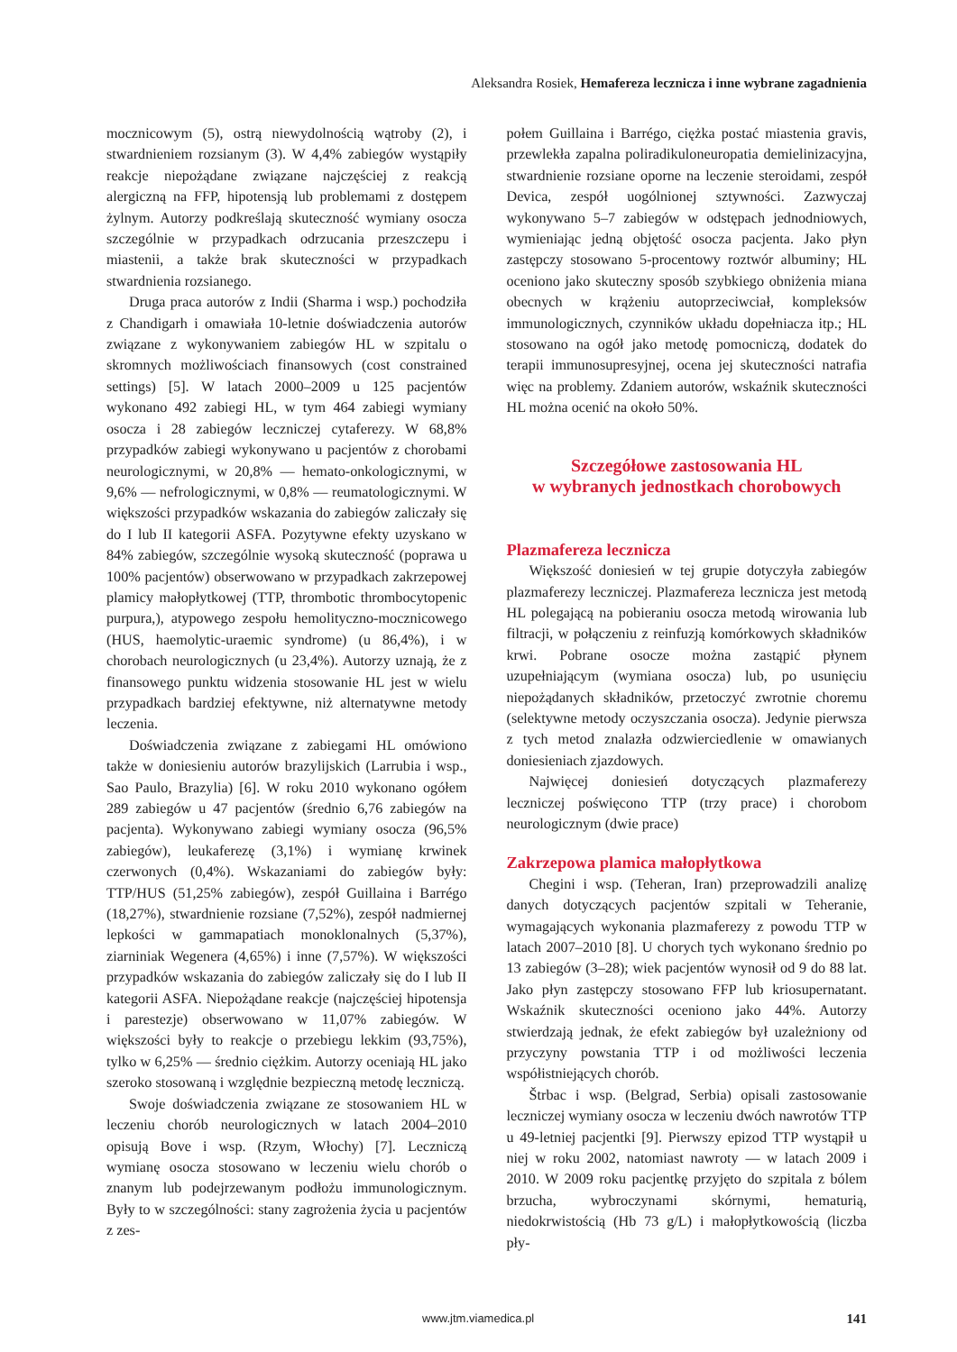Aleksandra Rosiek, Hemafereza lecznicza i inne wybrane zagadnienia
mocznicowym (5), ostrą niewydolnością wątroby (2), i stwardnieniem rozsianym (3). W 4,4% zabiegów wystąpiły reakcje niepożądane związane najczęściej z reakcją alergiczną na FFP, hipotensją lub problemami z dostępem żylnym. Autorzy podkreślają skuteczność wymiany osocza szczególnie w przypadkach odrzucania przeszczepu i miastenii, a także brak skuteczności w przypadkach stwardnienia rozsianego.
Druga praca autorów z Indii (Sharma i wsp.) pochodziła z Chandigarh i omawiała 10-letnie doświadczenia autorów związane z wykonywaniem zabiegów HL w szpitalu o skromnych możliwościach finansowych (cost constrained settings) [5]. W latach 2000–2009 u 125 pacjentów wykonano 492 zabiegi HL, w tym 464 zabiegi wymiany osocza i 28 zabiegów leczniczej cytaferezy. W 68,8% przypadków zabiegi wykonywano u pacjentów z chorobami neurologicznymi, w 20,8% — hemato-onkologicznymi, w 9,6% — nefrologicznymi, w 0,8% — reumatologicznymi. W większości przypadków wskazania do zabiegów zaliczały się do I lub II kategorii ASFA. Pozytywne efekty uzyskano w 84% zabiegów, szczególnie wysoką skuteczność (poprawa u 100% pacjentów) obserwowano w przypadkach zakrzepowej plamicy małopłytkowej (TTP, thrombotic thrombocytopenic purpura,), atypowego zespołu hemolityczno-mocznicowego (HUS, haemolytic-uraemic syndrome) (u 86,4%), i w chorobach neurologicznych (u 23,4%). Autorzy uznają, że z finansowego punktu widzenia stosowanie HL jest w wielu przypadkach bardziej efektywne, niż alternatywne metody leczenia.
Doświadczenia związane z zabiegami HL omówiono także w doniesieniu autorów brazylijskich (Larrubia i wsp., Sao Paulo, Brazylia) [6]. W roku 2010 wykonano ogółem 289 zabiegów u 47 pacjentów (średnio 6,76 zabiegów na pacjenta). Wykonywano zabiegi wymiany osocza (96,5% zabiegów), leukaferezę (3,1%) i wymianę krwinek czerwonych (0,4%). Wskazaniami do zabiegów były: TTP/HUS (51,25% zabiegów), zespół Guillaina i Barrégo (18,27%), stwardnienie rozsiane (7,52%), zespół nadmiernej lepkości w gammapatiach monoklonalnych (5,37%), ziarniniak Wegenera (4,65%) i inne (7,57%). W większości przypadków wskazania do zabiegów zaliczały się do I lub II kategorii ASFA. Niepożądane reakcje (najczęściej hipotensja i parestezje) obserwowano w 11,07% zabiegów. W większości były to reakcje o przebiegu lekkim (93,75%), tylko w 6,25% — średnio ciężkim. Autorzy oceniają HL jako szeroko stosowaną i względnie bezpieczną metodę leczniczą.
Swoje doświadczenia związane ze stosowaniem HL w leczeniu chorób neurologicznych w latach 2004–2010 opisują Bove i wsp. (Rzym, Włochy) [7]. Leczniczą wymianę osocza stosowano w leczeniu wielu chorób o znanym lub podejrzewanym podłożu immunologicznym. Były to w szczególności: stany zagrożenia życia u pacjentów z zes-
połem Guillaina i Barrégo, ciężka postać miastenia gravis, przewlekła zapalna poliradikuloneuropatia demielinizacyjna, stwardnienie rozsiane oporne na leczenie steroidami, zespół Devica, zespół uogólnionej sztywności. Zazwyczaj wykonywano 5–7 zabiegów w odstępach jednodniowych, wymieniając jedną objętość osocza pacjenta. Jako płyn zastępczy stosowano 5-procentowy roztwór albuminy; HL oceniono jako skuteczny sposób szybkiego obniżenia miana obecnych w krążeniu autoprzeciwciał, kompleksów immunologicznych, czynników układu dopełniacza itp.; HL stosowano na ogół jako metodę pomocniczą, dodatek do terapii immunosupresyjnej, ocena jej skuteczności natrafia więc na problemy. Zdaniem autorów, wskaźnik skuteczności HL można ocenić na około 50%.
Szczegółowe zastosowania HL
w wybranych jednostkach chorobowych
Plazmafereza lecznicza
Większość doniesień w tej grupie dotyczyła zabiegów plazmaferezy leczniczej. Plazmafereza lecznicza jest metodą HL polegającą na pobieraniu osocza metodą wirowania lub filtracji, w połączeniu z reinfuzją komórkowych składników krwi. Pobrane osocze można zastąpić płynem uzupełniającym (wymiana osocza) lub, po usunięciu niepożądanych składników, przetoczyć zwrotnie choremu (selektywne metody oczyszczania osocza). Jedynie pierwsza z tych metod znalazła odzwierciedlenie w omawianych doniesieniach zjazdowych.
Najwięcej doniesień dotyczących plazmaferezy leczniczej poświęcono TTP (trzy prace) i chorobom neurologicznym (dwie prace)
Zakrzepowa plamica małopłytkowa
Chegini i wsp. (Teheran, Iran) przeprowadzili analizę danych dotyczących pacjentów szpitali w Teheranie, wymagających wykonania plazmaferezy z powodu TTP w latach 2007–2010 [8]. U chorych tych wykonano średnio po 13 zabiegów (3–28); wiek pacjentów wynosił od 9 do 88 lat. Jako płyn zastępczy stosowano FFP lub kriosupernatant. Wskaźnik skuteczności oceniono jako 44%. Autorzy stwierdzają jednak, że efekt zabiegów był uzależniony od przyczyny powstania TTP i od możliwości leczenia współistniejących chorób.
Štrbac i wsp. (Belgrad, Serbia) opisali zastosowanie leczniczej wymiany osocza w leczeniu dwóch nawrotów TTP u 49-letniej pacjentki [9]. Pierwszy epizod TTP wystąpił u niej w roku 2002, natomiast nawroty — w latach 2009 i 2010. W 2009 roku pacjentkę przyjęto do szpitala z bólem brzucha, wybroczynami skórnymi, hematurią, niedokrwistością (Hb 73 g/L) i małopłytkowością (liczba pły-
www.jtm.viamedica.pl 141